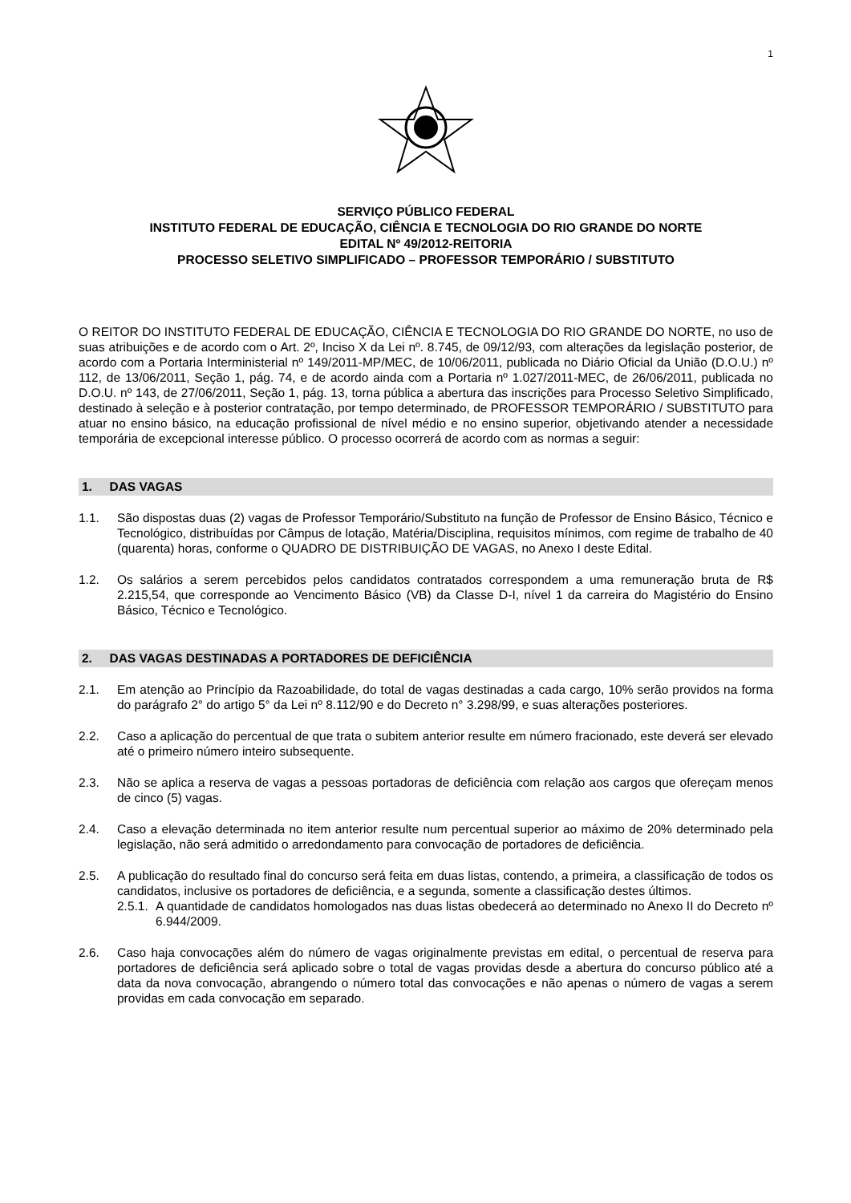1
SERVIÇO PÚBLICO FEDERAL
INSTITUTO FEDERAL DE EDUCAÇÃO, CIÊNCIA E TECNOLOGIA DO RIO GRANDE DO NORTE
EDITAL Nº 49/2012-REITORIA
PROCESSO SELETIVO SIMPLIFICADO – PROFESSOR TEMPORÁRIO / SUBSTITUTO
O REITOR DO INSTITUTO FEDERAL DE EDUCAÇÃO, CIÊNCIA E TECNOLOGIA DO RIO GRANDE DO NORTE, no uso de suas atribuições e de acordo com o Art. 2º, Inciso X da Lei nº. 8.745, de 09/12/93, com alterações da legislação posterior, de acordo com a Portaria Interministerial nº 149/2011-MP/MEC, de 10/06/2011, publicada no Diário Oficial da União (D.O.U.) nº 112, de 13/06/2011, Seção 1, pág. 74, e de acordo ainda com a Portaria nº 1.027/2011-MEC, de 26/06/2011, publicada no D.O.U. nº 143, de 27/06/2011, Seção 1, pág. 13, torna pública a abertura das inscrições para Processo Seletivo Simplificado, destinado à seleção e à posterior contratação, por tempo determinado, de PROFESSOR TEMPORÁRIO / SUBSTITUTO para atuar no ensino básico, na educação profissional de nível médio e no ensino superior, objetivando atender a necessidade temporária de excepcional interesse público. O processo ocorrerá de acordo com as normas a seguir:
1. DAS VAGAS
1.1. São dispostas duas (2) vagas de Professor Temporário/Substituto na função de Professor de Ensino Básico, Técnico e Tecnológico, distribuídas por Câmpus de lotação, Matéria/Disciplina, requisitos mínimos, com regime de trabalho de 40 (quarenta) horas, conforme o QUADRO DE DISTRIBUIÇÃO DE VAGAS, no Anexo I deste Edital.
1.2. Os salários a serem percebidos pelos candidatos contratados correspondem a uma remuneração bruta de R$ 2.215,54, que corresponde ao Vencimento Básico (VB) da Classe D-I, nível 1 da carreira do Magistério do Ensino Básico, Técnico e Tecnológico.
2. DAS VAGAS DESTINADAS A PORTADORES DE DEFICIÊNCIA
2.1. Em atenção ao Princípio da Razoabilidade, do total de vagas destinadas a cada cargo, 10% serão providos na forma do parágrafo 2° do artigo 5° da Lei nº 8.112/90 e do Decreto n° 3.298/99, e suas alterações posteriores.
2.2. Caso a aplicação do percentual de que trata o subitem anterior resulte em número fracionado, este deverá ser elevado até o primeiro número inteiro subsequente.
2.3. Não se aplica a reserva de vagas a pessoas portadoras de deficiência com relação aos cargos que ofereçam menos de cinco (5) vagas.
2.4. Caso a elevação determinada no item anterior resulte num percentual superior ao máximo de 20% determinado pela legislação, não será admitido o arredondamento para convocação de portadores de deficiência.
2.5. A publicação do resultado final do concurso será feita em duas listas, contendo, a primeira, a classificação de todos os candidatos, inclusive os portadores de deficiência, e a segunda, somente a classificação destes últimos.
2.5.1. A quantidade de candidatos homologados nas duas listas obedecerá ao determinado no Anexo II do Decreto nº 6.944/2009.
2.6. Caso haja convocações além do número de vagas originalmente previstas em edital, o percentual de reserva para portadores de deficiência será aplicado sobre o total de vagas providas desde a abertura do concurso público até a data da nova convocação, abrangendo o número total das convocações e não apenas o número de vagas a serem providas em cada convocação em separado.